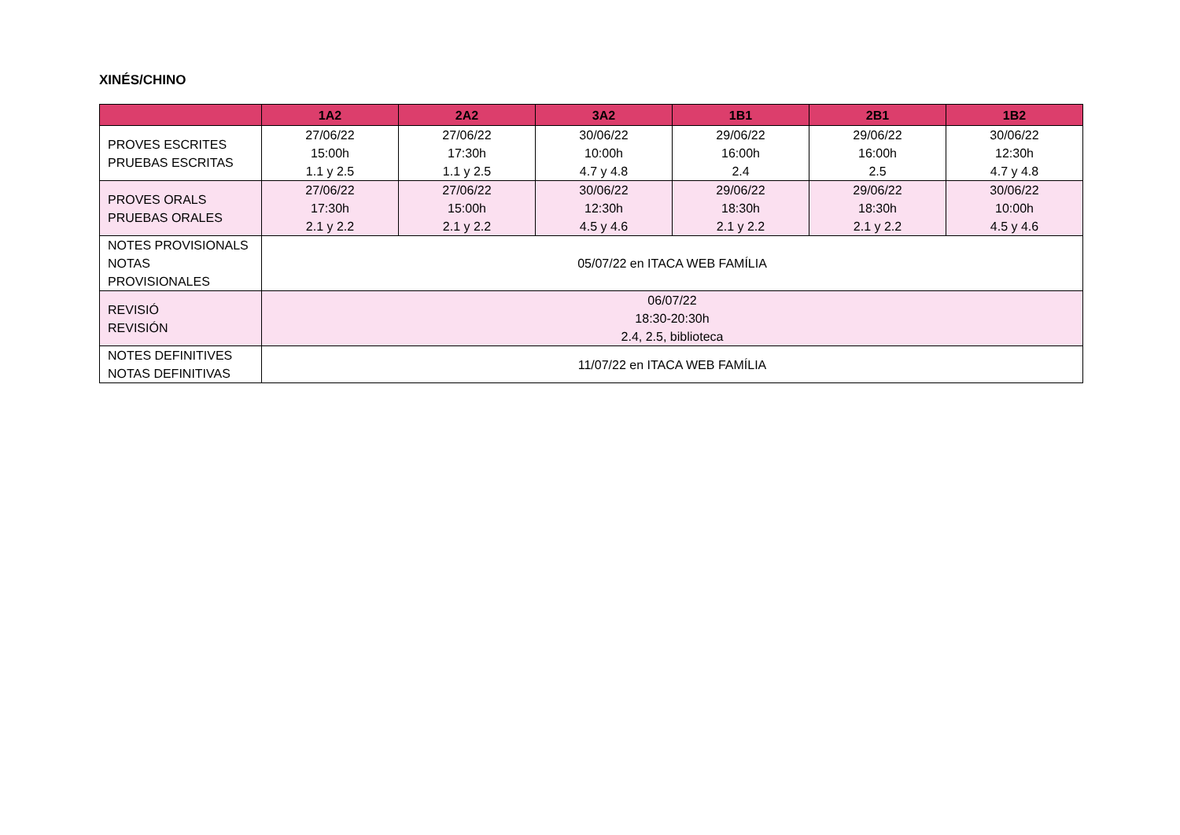XINÉS/CHINO
| | 1A2 | 2A2 | 3A2 | 1B1 | 2B1 | 1B2 |
| --- | --- | --- | --- | --- | --- | --- |
| PROVES ESCRITES PRUEBAS ESCRITAS | 27/06/22 15:00h 1.1 y 2.5 | 27/06/22 17:30h 1.1 y 2.5 | 30/06/22 10:00h 4.7 y 4.8 | 29/06/22 16:00h 2.4 | 29/06/22 16:00h 2.5 | 30/06/22 12:30h 4.7 y 4.8 |
| PROVES ORALS PRUEBAS ORALES | 27/06/22 17:30h 2.1 y 2.2 | 27/06/22 15:00h 2.1 y 2.2 | 30/06/22 12:30h 4.5 y 4.6 | 29/06/22 18:30h 2.1 y 2.2 | 29/06/22 18:30h 2.1 y 2.2 | 30/06/22 10:00h 4.5 y 4.6 |
| NOTES PROVISIONALS NOTAS PROVISIONALES | 05/07/22 en ITACA WEB FAMÍLIA | | | | | |
| REVISIÓ REVISIÓN | 06/07/22 18:30-20:30h 2.4, 2.5, biblioteca | | | | | |
| NOTES DEFINITIVES NOTAS DEFINITIVAS | 11/07/22 en ITACA WEB FAMÍLIA | | | | | |